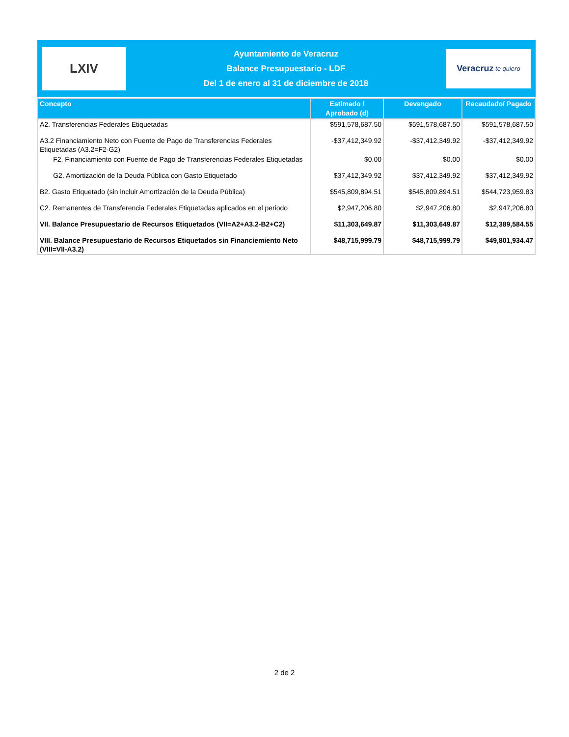LXIV
Ayuntamiento de Veracruz
Balance Presupuestario - LDF
Del 1 de enero al 31 de diciembre de 2018
Veracruz te quiero
| Concepto | Estimado / Aprobado (d) | Devengado | Recaudado/ Pagado |
| --- | --- | --- | --- |
| A2. Transferencias Federales Etiquetadas | $591,578,687.50 | $591,578,687.50 | $591,578,687.50 |
| A3.2 Financiamiento Neto con Fuente de Pago de Transferencias Federales Etiquetadas (A3.2=F2-G2) | -$37,412,349.92 | -$37,412,349.92 | -$37,412,349.92 |
| F2. Financiamiento con Fuente de Pago de Transferencias Federales Etiquetadas | $0.00 | $0.00 | $0.00 |
| G2. Amortización de la Deuda Pública con Gasto Etiquetado | $37,412,349.92 | $37,412,349.92 | $37,412,349.92 |
| B2. Gasto Etiquetado (sin incluir Amortización de la Deuda Pública) | $545,809,894.51 | $545,809,894.51 | $544,723,959.83 |
| C2. Remanentes de Transferencia Federales Etiquetadas aplicados en el periodo | $2,947,206.80 | $2,947,206.80 | $2,947,206.80 |
| VII. Balance Presupuestario de Recursos Etiquetados (VII=A2+A3.2-B2+C2) | $11,303,649.87 | $11,303,649.87 | $12,389,584.55 |
| VIII. Balance Presupuestario de Recursos Etiquetados sin Financiemiento Neto (VIII=VII-A3.2) | $48,715,999.79 | $48,715,999.79 | $49,801,934.47 |
2 de 2